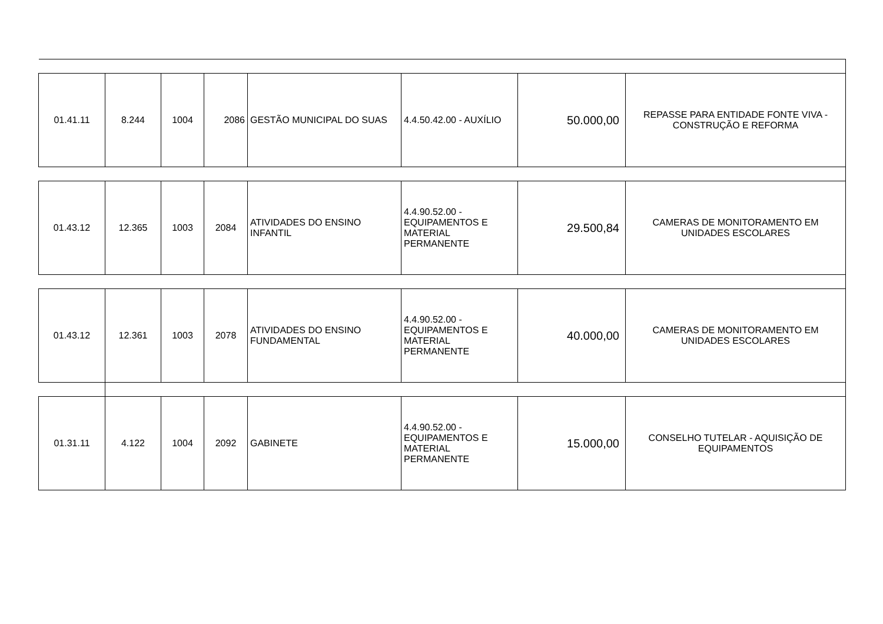| 01.41.11 | 8.244 | 1004 | 2086 | GESTÃO MUNICIPAL DO SUAS | 4.4.50.42.00 - AUXÍLIO | 50.000,00 | REPASSE PARA ENTIDADE FONTE VIVA - CONSTRUÇÃO E REFORMA |
| 01.43.12 | 12.365 | 1003 | 2084 | ATIVIDADES DO ENSINO INFANTIL | 4.4.90.52.00 - EQUIPAMENTOS E MATERIAL PERMANENTE | 29.500,84 | CAMERAS DE MONITORAMENTO EM UNIDADES ESCOLARES |
| 01.43.12 | 12.361 | 1003 | 2078 | ATIVIDADES DO ENSINO FUNDAMENTAL | 4.4.90.52.00 - EQUIPAMENTOS E MATERIAL PERMANENTE | 40.000,00 | CAMERAS DE MONITORAMENTO EM UNIDADES ESCOLARES |
| 01.31.11 | 4.122 | 1004 | 2092 | GABINETE | 4.4.90.52.00 - EQUIPAMENTOS E MATERIAL PERMANENTE | 15.000,00 | CONSELHO TUTELAR - AQUISIÇÃO DE EQUIPAMENTOS |